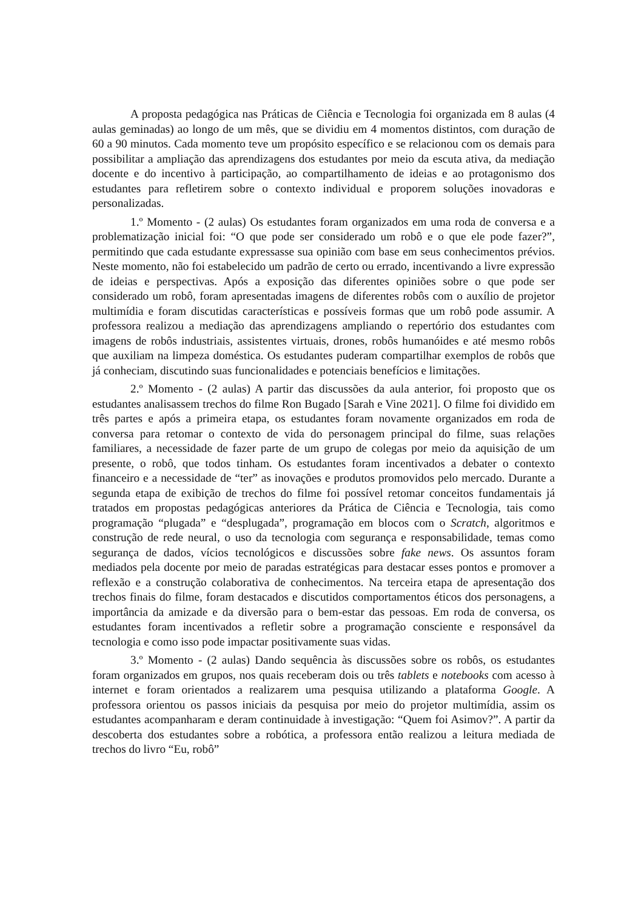A proposta pedagógica nas Práticas de Ciência e Tecnologia foi organizada em 8 aulas (4 aulas geminadas) ao longo de um mês, que se dividiu em 4 momentos distintos, com duração de 60 a 90 minutos. Cada momento teve um propósito específico e se relacionou com os demais para possibilitar a ampliação das aprendizagens dos estudantes por meio da escuta ativa, da mediação docente e do incentivo à participação, ao compartilhamento de ideias e ao protagonismo dos estudantes para refletirem sobre o contexto individual e proporem soluções inovadoras e personalizadas.
1.º Momento - (2 aulas) Os estudantes foram organizados em uma roda de conversa e a problematização inicial foi: “O que pode ser considerado um robô e o que ele pode fazer?”, permitindo que cada estudante expressasse sua opinião com base em seus conhecimentos prévios. Neste momento, não foi estabelecido um padrão de certo ou errado, incentivando a livre expressão de ideias e perspectivas. Após a exposição das diferentes opiniões sobre o que pode ser considerado um robô, foram apresentadas imagens de diferentes robôs com o auxílio de projetor multimídia e foram discutidas características e possíveis formas que um robô pode assumir. A professora realizou a mediação das aprendizagens ampliando o repertório dos estudantes com imagens de robôs industriais, assistentes virtuais, drones, robôs humanóides e até mesmo robôs que auxiliam na limpeza doméstica. Os estudantes puderam compartilhar exemplos de robôs que já conheciam, discutindo suas funcionalidades e potenciais benefícios e limitações.
2.º Momento - (2 aulas) A partir das discussões da aula anterior, foi proposto que os estudantes analisassem trechos do filme Ron Bugado [Sarah e Vine 2021]. O filme foi dividido em três partes e após a primeira etapa, os estudantes foram novamente organizados em roda de conversa para retomar o contexto de vida do personagem principal do filme, suas relações familiares, a necessidade de fazer parte de um grupo de colegas por meio da aquisição de um presente, o robô, que todos tinham. Os estudantes foram incentivados a debater o contexto financeiro e a necessidade de “ter” as inovações e produtos promovidos pelo mercado. Durante a segunda etapa de exibição de trechos do filme foi possível retomar conceitos fundamentais já tratados em propostas pedagógicas anteriores da Prática de Ciência e Tecnologia, tais como programação “plugada” e “desplugada”, programação em blocos com o Scratch, algoritmos e construção de rede neural, o uso da tecnologia com segurança e responsabilidade, temas como segurança de dados, vícios tecnológicos e discussões sobre fake news. Os assuntos foram mediados pela docente por meio de paradas estratégicas para destacar esses pontos e promover a reflexão e a construção colaborativa de conhecimentos. Na terceira etapa de apresentação dos trechos finais do filme, foram destacados e discutidos comportamentos éticos dos personagens, a importância da amizade e da diversão para o bem-estar das pessoas. Em roda de conversa, os estudantes foram incentivados a refletir sobre a programação consciente e responsável da tecnologia e como isso pode impactar positivamente suas vidas.
3.º Momento - (2 aulas) Dando sequência às discussões sobre os robôs, os estudantes foram organizados em grupos, nos quais receberam dois ou três tablets e notebooks com acesso à internet e foram orientados a realizarem uma pesquisa utilizando a plataforma Google. A professora orientou os passos iniciais da pesquisa por meio do projetor multimídia, assim os estudantes acompanharam e deram continuidade à investigação: “Quem foi Asimov?”. A partir da descoberta dos estudantes sobre a robótica, a professora então realizou a leitura mediada de trechos do livro “Eu, robô”